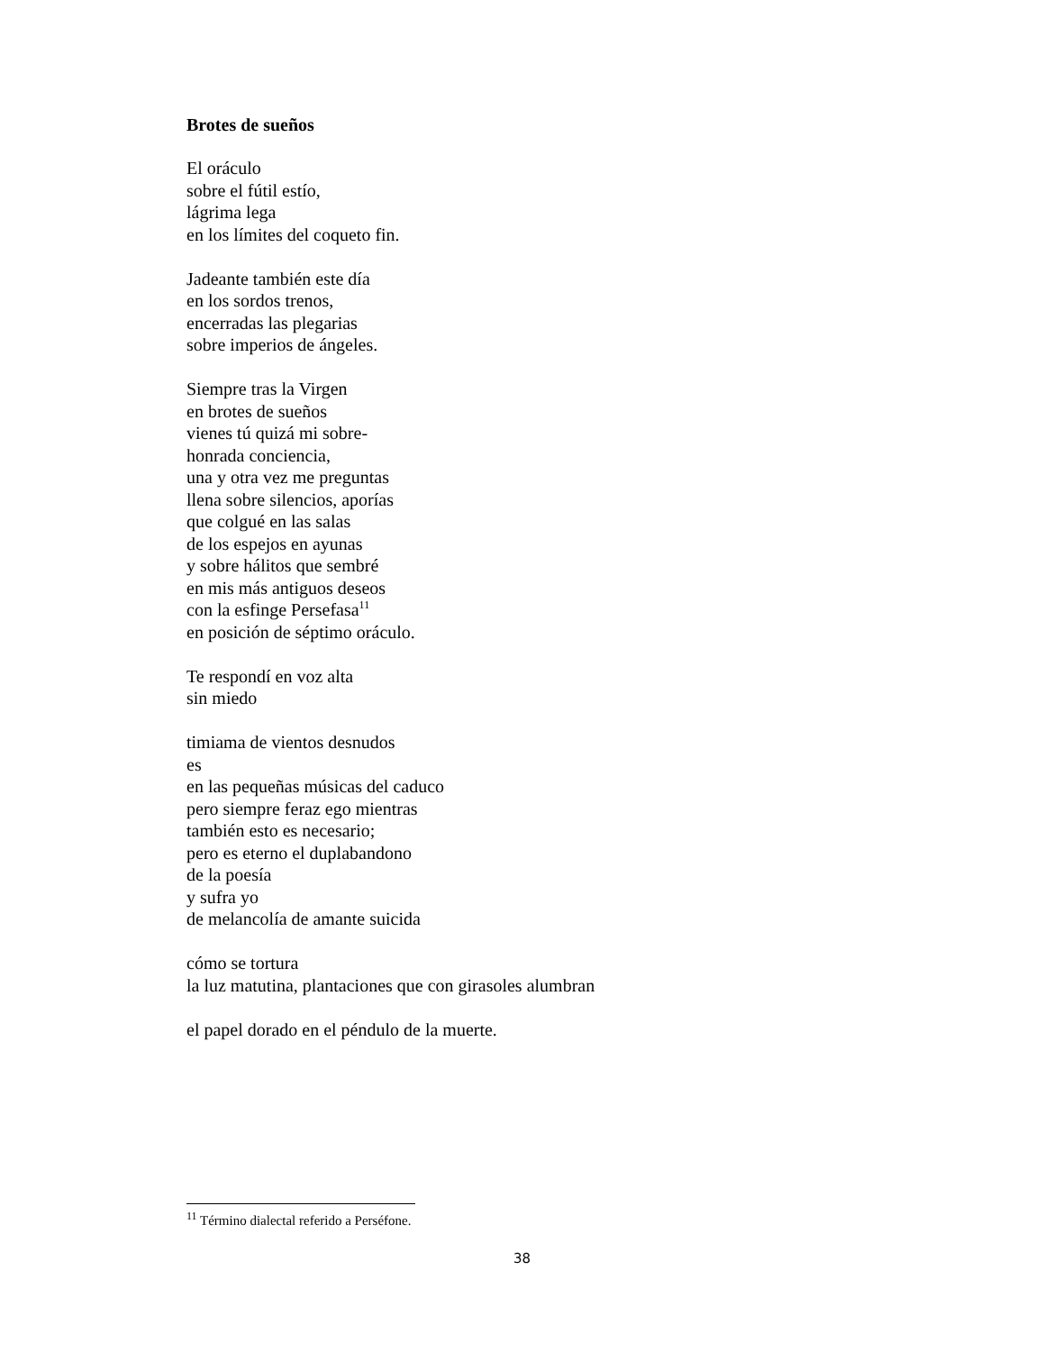Brotes de sueños
El oráculo
sobre el fútil estío,
lágrima lega
en los límites del coqueto fin.
Jadeante también este día
en los sordos trenos,
encerradas las plegarias
sobre imperios de ángeles.
Siempre tras la Virgen
en brotes de sueños
vienes tú quizá mi sobre-
honrada conciencia,
una y otra vez me preguntas
llena sobre silencios, aporías
que colgué en las salas
de los espejos en ayunas
y sobre hálitos que sembré
en mis más antiguos deseos
con la esfinge Persefasa<sup>11</sup>
en posición de séptimo oráculo.
Te respondí en voz alta
sin miedo
timiama de vientos desnudos
es
en las pequeñas músicas del caduco
pero siempre feraz ego mientras
también esto es necesario;
pero es eterno el duplabandono
de la poesía
y sufra yo
de melancolía de amante suicida
cómo se tortura
la luz matutina, plantaciones que con girasoles alumbran
el papel dorado en el péndulo de la muerte.
<sup>11</sup> Término dialectal referido a Perséfone.
38